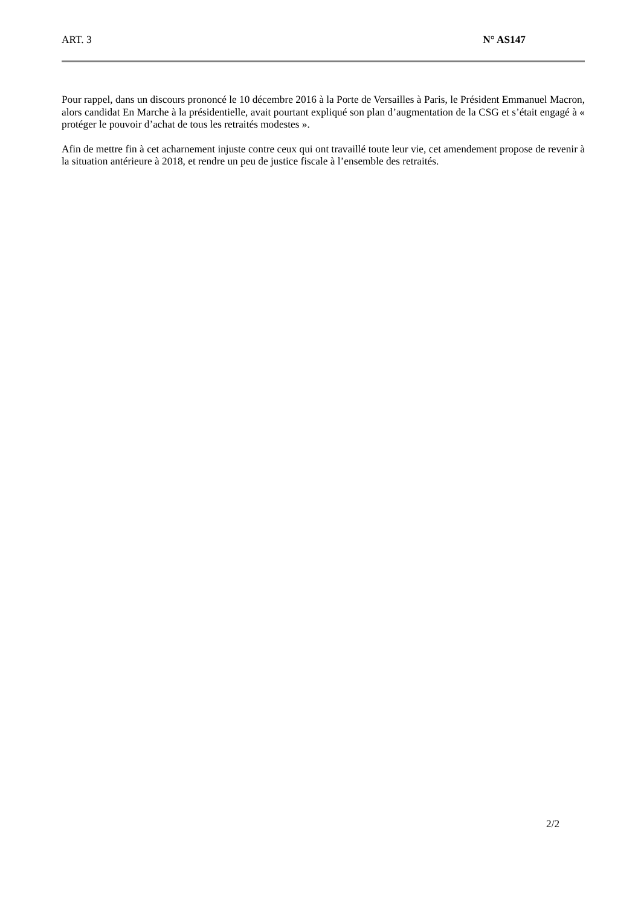ART. 3 N° AS147
Pour rappel, dans un discours prononcé le 10 décembre 2016 à la Porte de Versailles à Paris, le Président Emmanuel Macron, alors candidat En Marche à la présidentielle, avait pourtant expliqué son plan d’augmentation de la CSG et s’était engagé à « protéger le pouvoir d’achat de tous les retraités modestes ».
Afin de mettre fin à cet acharnement injuste contre ceux qui ont travaillé toute leur vie, cet amendement propose de revenir à la situation antérieure à 2018, et rendre un peu de justice fiscale à l’ensemble des retraités.
2/2